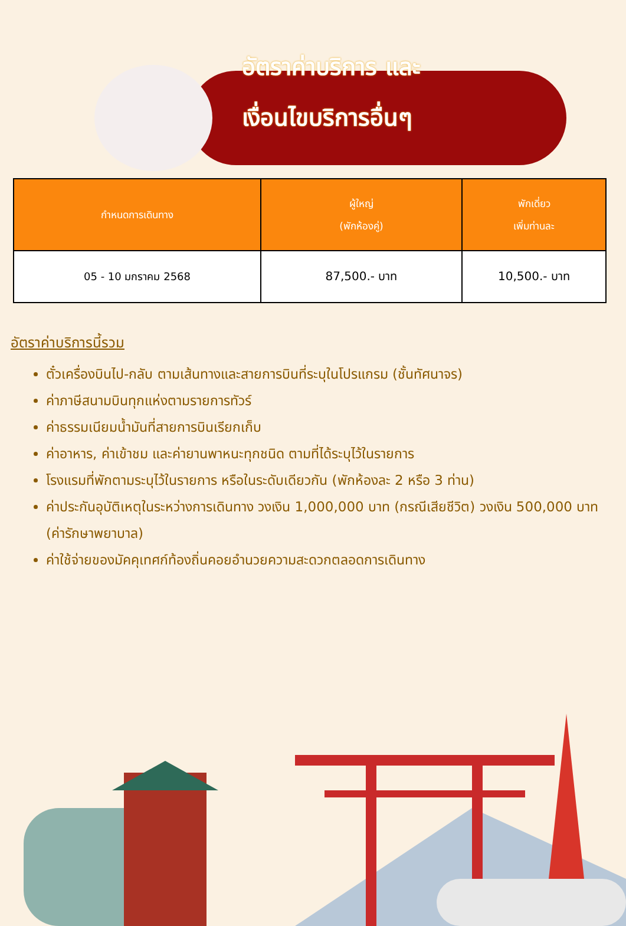อัตราค่าบริการ และ
เงื่อนไขบริการอื่นๆ
| กำหนดการเดินทาง | ผู้ใหญ่ (พักห้องคู่) | พักเดี่ยว เพิ่มท่านละ |
| --- | --- | --- |
| 05 - 10 มกราคม 2568 | 87,500.- บาท | 10,500.- บาท |
อัตราค่าบริการนี้รวม
ตั๋วเครื่องบินไป-กลับ ตามเส้นทางและสายการบินที่ระบุในโปรแกรม (ชั้นทัศนาจร)
ค่าภาษีสนามบินทุกแห่งตามรายการทัวร์
ค่าธรรมเนียมน้ำมันที่สายการบินเรียกเก็บ
ค่าอาหาร, ค่าเข้าชม และค่ายานพาหนะทุกชนิด ตามที่ได้ระบุไว้ในรายการ
โรงแรมที่พักตามระบุไว้ในรายการ หรือในระดับเดียวกัน (พักห้องละ 2 หรือ 3 ท่าน)
ค่าประกันอุบัติเหตุในระหว่างการเดินทาง วงเงิน 1,000,000 บาท (กรณีเสียชีวิต) วงเงิน 500,000 บาท (ค่ารักษาพยาบาล)
ค่าใช้จ่ายของมัคคุเทศก์ท้องถิ่นคอยอำนวยความสะดวกตลอดการเดินทาง